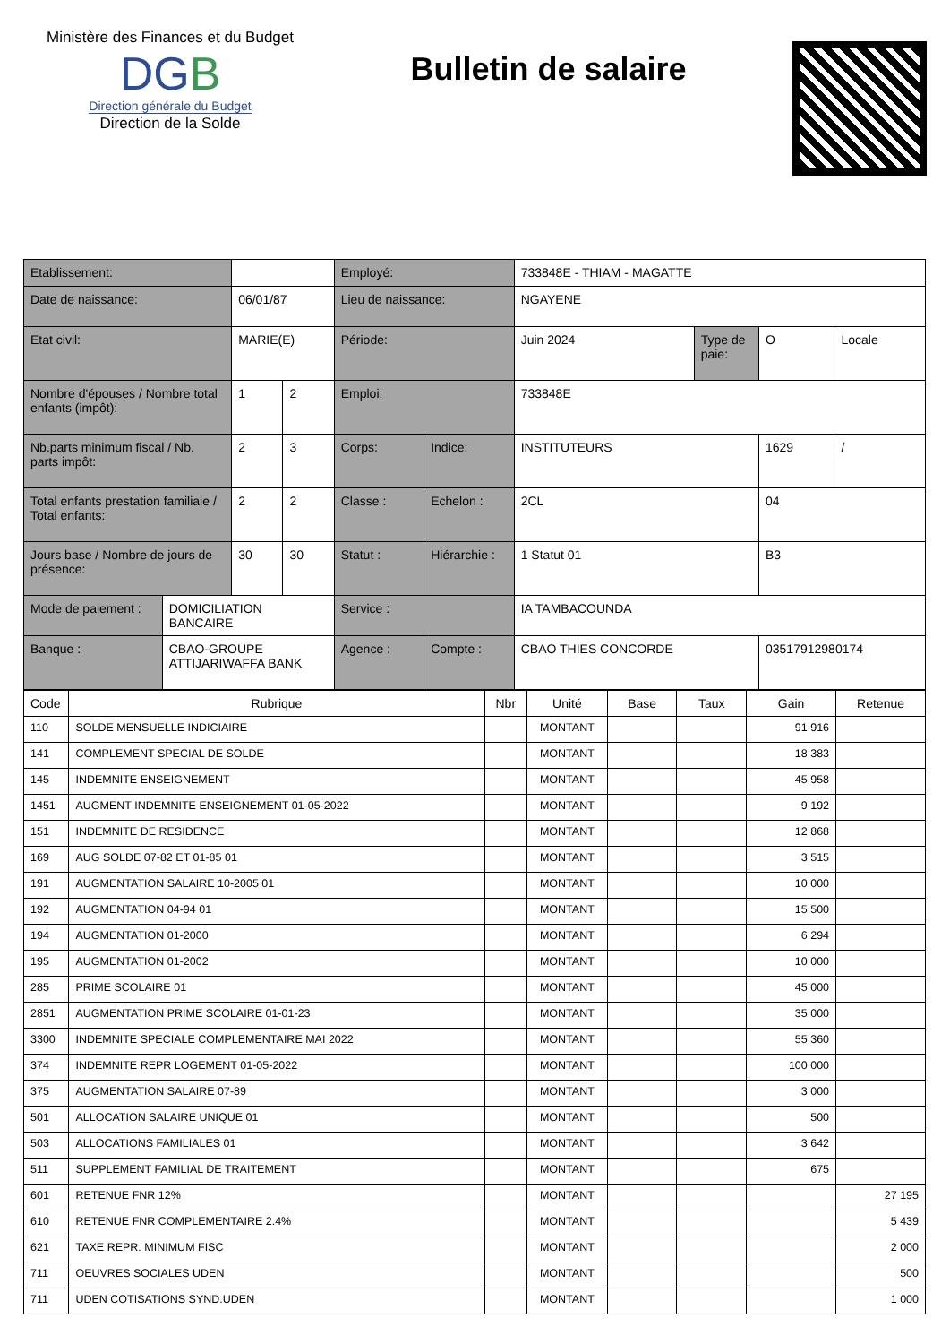Ministère des Finances et du Budget
DGB
Direction générale du Budget
Direction de la Solde
Bulletin de salaire
| Etablissement: | | | | Employé: | | 733848E - THIAM - MAGATTE | | | |
| Date de naissance: | | 06/01/87 | | Lieu de naissance: | | NGAYENE | | | |
| Etat civil: | | MARIE(E) | | Période: | | Juin 2024 | Type de paie: | O | Locale |
| Nombre d'épouses / Nombre total enfants (impôt): | | 1 | 2 | Emploi: | | 733848E | | | |
| Nb.parts minimum fiscal / Nb. parts impôt: | | 2 | 3 | Corps: | Indice: | INSTITUTEURS | | 1629 | / |
| Total enfants prestation familiale / Total enfants: | | 2 | 2 | Classe : | Echelon : | 2CL | | 04 | |
| Jours base / Nombre de jours de présence: | | 30 | 30 | Statut : | Hiérarchie : | 1 Statut 01 | | B3 | |
| Mode de paiement : | DOMICILIATION BANCAIRE | | | Service : | | IA TAMBACOUNDA | | | |
| Banque : | CBAO-GROUPE ATTIJARIWAFFA BANK | | | Agence : | Compte : | CBAO THIES CONCORDE | | 03517912980174 | |
| Code | Rubrique | Nbr | Unité | Base | Taux | Gain | Retenue |
| --- | --- | --- | --- | --- | --- | --- | --- |
| 110 | SOLDE MENSUELLE INDICIAIRE | | MONTANT | | | 91 916 | |
| 141 | COMPLEMENT SPECIAL DE SOLDE | | MONTANT | | | 18 383 | |
| 145 | INDEMNITE ENSEIGNEMENT | | MONTANT | | | 45 958 | |
| 1451 | AUGMENT INDEMNITE ENSEIGNEMENT 01-05-2022 | | MONTANT | | | 9 192 | |
| 151 | INDEMNITE DE RESIDENCE | | MONTANT | | | 12 868 | |
| 169 | AUG SOLDE 07-82 ET 01-85 01 | | MONTANT | | | 3 515 | |
| 191 | AUGMENTATION SALAIRE 10-2005 01 | | MONTANT | | | 10 000 | |
| 192 | AUGMENTATION 04-94 01 | | MONTANT | | | 15 500 | |
| 194 | AUGMENTATION 01-2000 | | MONTANT | | | 6 294 | |
| 195 | AUGMENTATION 01-2002 | | MONTANT | | | 10 000 | |
| 285 | PRIME SCOLAIRE 01 | | MONTANT | | | 45 000 | |
| 2851 | AUGMENTATION PRIME SCOLAIRE 01-01-23 | | MONTANT | | | 35 000 | |
| 3300 | INDEMNITE SPECIALE COMPLEMENTAIRE MAI 2022 | | MONTANT | | | 55 360 | |
| 374 | INDEMNITE REPR LOGEMENT 01-05-2022 | | MONTANT | | | 100 000 | |
| 375 | AUGMENTATION SALAIRE 07-89 | | MONTANT | | | 3 000 | |
| 501 | ALLOCATION SALAIRE UNIQUE 01 | | MONTANT | | | 500 | |
| 503 | ALLOCATIONS FAMILIALES 01 | | MONTANT | | | 3 642 | |
| 511 | SUPPLEMENT FAMILIAL DE TRAITEMENT | | MONTANT | | | 675 | |
| 601 | RETENUE FNR 12% | | MONTANT | | | | 27 195 |
| 610 | RETENUE FNR COMPLEMENTAIRE 2.4% | | MONTANT | | | | 5 439 |
| 621 | TAXE REPR. MINIMUM FISC | | MONTANT | | | | 2 000 |
| 711 | OEUVRES SOCIALES UDEN | | MONTANT | | | | 500 |
| 711 | UDEN COTISATIONS SYND.UDEN | | MONTANT | | | | 1 000 |